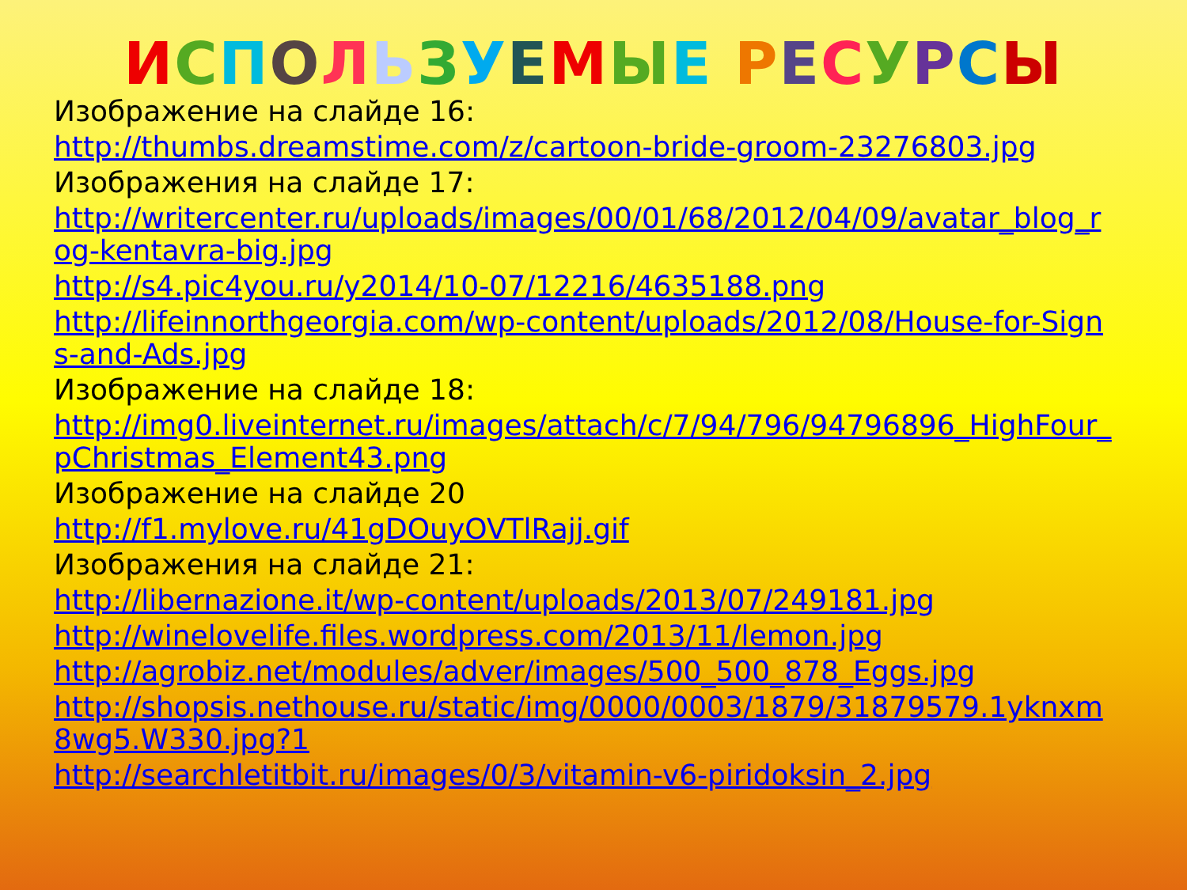ИСПОЛЬЗУЕМЫЕ РЕСУРСЫ
Изображение на слайде 16:
http://thumbs.dreamstime.com/z/cartoon-bride-groom-23276803.jpg
Изображения на слайде 17:
http://writercenter.ru/uploads/images/00/01/68/2012/04/09/avatar_blog_rog-kentavra-big.jpg
http://s4.pic4you.ru/y2014/10-07/12216/4635188.png
http://lifeinnorthgeorgia.com/wp-content/uploads/2012/08/House-for-Signs-and-Ads.jpg
Изображение на слайде 18:
http://img0.liveinternet.ru/images/attach/c/7/94/796/94796896_HighFour_pChristmas_Element43.png
Изображение на слайде 20
http://f1.mylove.ru/41gDOuyOVTlRajj.gif
Изображения на слайде 21:
http://libernazione.it/wp-content/uploads/2013/07/249181.jpg
http://winelovelife.files.wordpress.com/2013/11/lemon.jpg
http://agrobiz.net/modules/adver/images/500_500_878_Eggs.jpg
http://shopsis.nethouse.ru/static/img/0000/0003/1879/31879579.1yknxm8wg5.W330.jpg?1
http://searchletitbit.ru/images/0/3/vitamin-v6-piridoksin_2.jpg